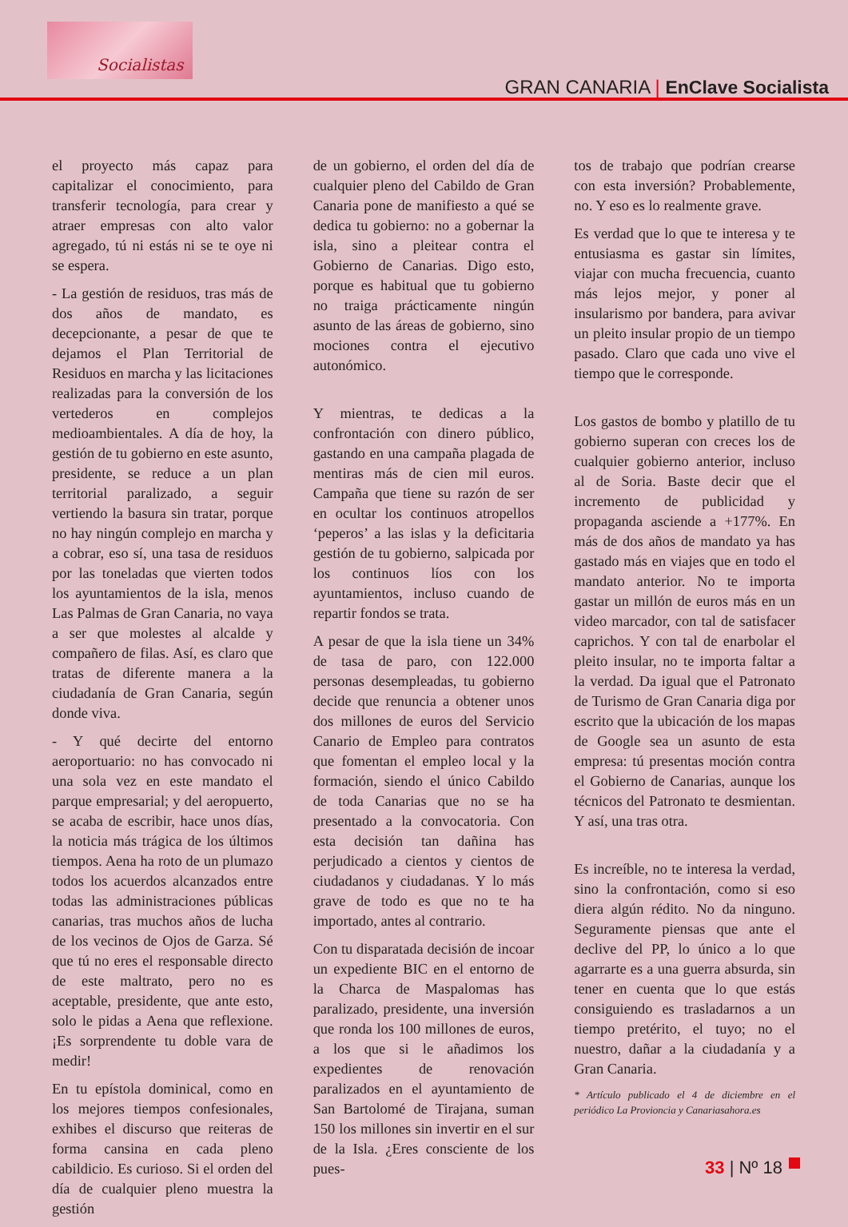Socialistas
GRAN CANARIA | EnClave Socialista
el proyecto más capaz para capitalizar el conocimiento, para transferir tecnología, para crear y atraer empresas con alto valor agregado, tú ni estás ni se te oye ni se espera.
- La gestión de residuos, tras más de dos años de mandato, es decepcionante, a pesar de que te dejamos el Plan Territorial de Residuos en marcha y las licitaciones realizadas para la conversión de los vertederos en complejos medioambientales. A día de hoy, la gestión de tu gobierno en este asunto, presidente, se reduce a un plan territorial paralizado, a seguir vertiendo la basura sin tratar, porque no hay ningún complejo en marcha y a cobrar, eso sí, una tasa de residuos por las toneladas que vierten todos los ayuntamientos de la isla, menos Las Palmas de Gran Canaria, no vaya a ser que molestes al alcalde y compañero de filas. Así, es claro que tratas de diferente manera a la ciudadanía de Gran Canaria, según donde viva.
- Y qué decirte del entorno aeroportuario: no has convocado ni una sola vez en este mandato el parque empresarial; y del aeropuerto, se acaba de escribir, hace unos días, la noticia más trágica de los últimos tiempos. Aena ha roto de un plumazo todos los acuerdos alcanzados entre todas las administraciones públicas canarias, tras muchos años de lucha de los vecinos de Ojos de Garza. Sé que tú no eres el responsable directo de este maltrato, pero no es aceptable, presidente, que ante esto, solo le pidas a Aena que reflexione. ¡Es sorprendente tu doble vara de medir!
En tu epístola dominical, como en los mejores tiempos confesionales, exhibes el discurso que reiteras de forma cansina en cada pleno cabildicio. Es curioso. Si el orden del día de cualquier pleno muestra la gestión
de un gobierno, el orden del día de cualquier pleno del Cabildo de Gran Canaria pone de manifiesto a qué se dedica tu gobierno: no a gobernar la isla, sino a pleitear contra el Gobierno de Canarias. Digo esto, porque es habitual que tu gobierno no traiga prácticamente ningún asunto de las áreas de gobierno, sino mociones contra el ejecutivo autonómico.
Y mientras, te dedicas a la confrontación con dinero público, gastando en una campaña plagada de mentiras más de cien mil euros. Campaña que tiene su razón de ser en ocultar los continuos atropellos ‘peperos’ a las islas y la deficitaria gestión de tu gobierno, salpicada por los continuos líos con los ayuntamientos, incluso cuando de repartir fondos se trata.
A pesar de que la isla tiene un 34% de tasa de paro, con 122.000 personas desempleadas, tu gobierno decide que renuncia a obtener unos dos millones de euros del Servicio Canario de Empleo para contratos que fomentan el empleo local y la formación, siendo el único Cabildo de toda Canarias que no se ha presentado a la convocatoria. Con esta decisión tan dañina has perjudicado a cientos y cientos de ciudadanos y ciudadanas. Y lo más grave de todo es que no te ha importado, antes al contrario.
Con tu disparatada decisión de incoar un expediente BIC en el entorno de la Charca de Maspalomas has paralizado, presidente, una inversión que ronda los 100 millones de euros, a los que si le añadimos los expedientes de renovación paralizados en el ayuntamiento de San Bartolomé de Tirajana, suman 150 los millones sin invertir en el sur de la Isla. ¿Eres consciente de los pues-
tos de trabajo que podrían crearse con esta inversión? Probablemente, no. Y eso es lo realmente grave.
Es verdad que lo que te interesa y te entusiasma es gastar sin límites, viajar con mucha frecuencia, cuanto más lejos mejor, y poner al insularismo por bandera, para avivar un pleito insular propio de un tiempo pasado. Claro que cada uno vive el tiempo que le corresponde.
Los gastos de bombo y platillo de tu gobierno superan con creces los de cualquier gobierno anterior, incluso al de Soria. Baste decir que el incremento de publicidad y propaganda asciende a +177%. En más de dos años de mandato ya has gastado más en viajes que en todo el mandato anterior. No te importa gastar un millón de euros más en un video marcador, con tal de satisfacer caprichos. Y con tal de enarbolar el pleito insular, no te importa faltar a la verdad. Da igual que el Patronato de Turismo de Gran Canaria diga por escrito que la ubicación de los mapas de Google sea un asunto de esta empresa: tú presentas moción contra el Gobierno de Canarias, aunque los técnicos del Patronato te desmientan. Y así, una tras otra.
Es increíble, no te interesa la verdad, sino la confrontación, como si eso diera algún rédito. No da ninguno. Seguramente piensas que ante el declive del PP, lo único a lo que agarrarte es a una guerra absurda, sin tener en cuenta que lo que estás consiguiendo es trasladarnos a un tiempo pretérito, el tuyo; no el nuestro, dañar a la ciudadanía y a Gran Canaria.
* Artículo publicado el 4 de diciembre en el periódico La Provioncia y Canariasahora.es
33 | Nº 18